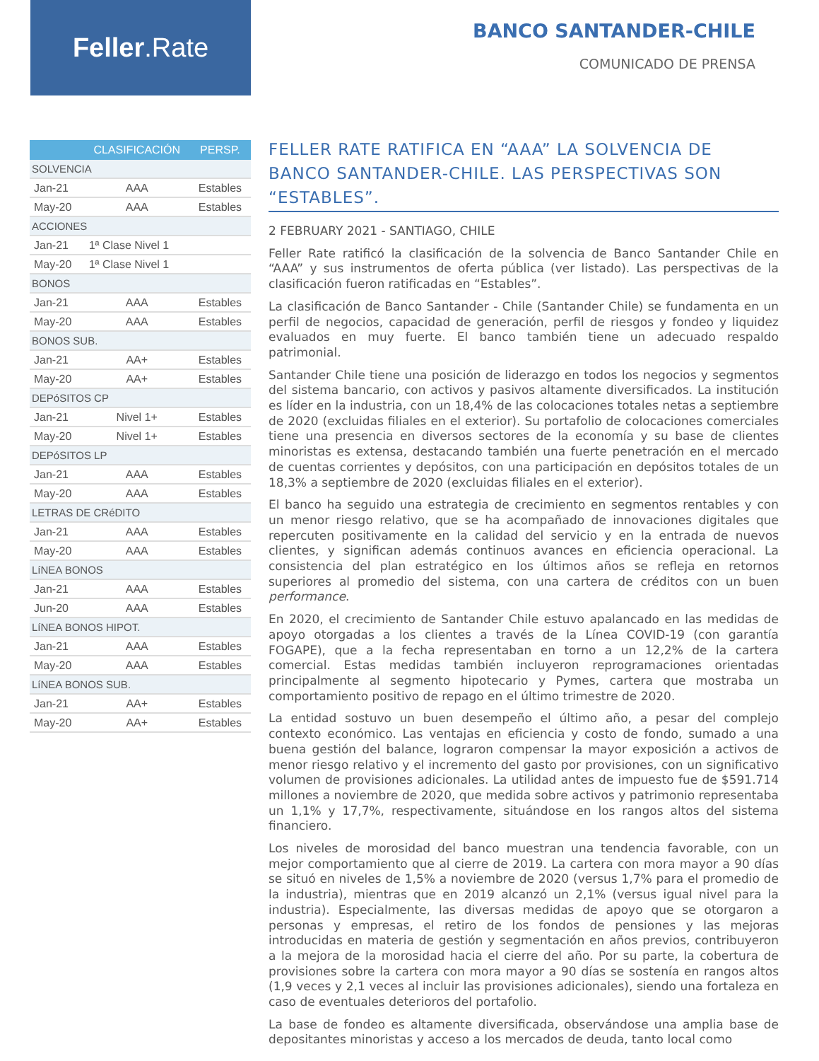Feller.Rate
BANCO SANTANDER-CHILE
COMUNICADO DE PRENSA
| | CLASIFICACIÓN | PERSP. |
| --- | --- | --- |
| SOLVENCIA | | |
| Jan-21 | AAA | Estables |
| May-20 | AAA | Estables |
| ACCIONES | | |
| Jan-21 | 1ª Clase Nivel 1 | |
| May-20 | 1ª Clase Nivel 1 | |
| BONOS | | |
| Jan-21 | AAA | Estables |
| May-20 | AAA | Estables |
| BONOS SUB. | | |
| Jan-21 | AA+ | Estables |
| May-20 | AA+ | Estables |
| DEPóSITOS CP | | |
| Jan-21 | Nivel 1+ | Estables |
| May-20 | Nivel 1+ | Estables |
| DEPóSITOS LP | | |
| Jan-21 | AAA | Estables |
| May-20 | AAA | Estables |
| LETRAS DE CRéDITO | | |
| Jan-21 | AAA | Estables |
| May-20 | AAA | Estables |
| LíNEA BONOS | | |
| Jan-21 | AAA | Estables |
| Jun-20 | AAA | Estables |
| LíNEA BONOS HIPOT. | | |
| Jan-21 | AAA | Estables |
| May-20 | AAA | Estables |
| LíNEA BONOS SUB. | | |
| Jan-21 | AA+ | Estables |
| May-20 | AA+ | Estables |
FELLER RATE RATIFICA EN “AAA” LA SOLVENCIA DE BANCO SANTANDER-CHILE. LAS PERSPECTIVAS SON “ESTABLES”.
2 FEBRUARY 2021 - SANTIAGO, CHILE
Feller Rate ratificó la clasificación de la solvencia de Banco Santander Chile en “AAA” y sus instrumentos de oferta pública (ver listado). Las perspectivas de la clasificación fueron ratificadas en “Estables”.
La clasificación de Banco Santander - Chile (Santander Chile) se fundamenta en un perfil de negocios, capacidad de generación, perfil de riesgos y fondeo y liquidez evaluados en muy fuerte. El banco también tiene un adecuado respaldo patrimonial.
Santander Chile tiene una posición de liderazgo en todos los negocios y segmentos del sistema bancario, con activos y pasivos altamente diversificados. La institución es líder en la industria, con un 18,4% de las colocaciones totales netas a septiembre de 2020 (excluidas filiales en el exterior). Su portafolio de colocaciones comerciales tiene una presencia en diversos sectores de la economía y su base de clientes minoristas es extensa, destacando también una fuerte penetración en el mercado de cuentas corrientes y depósitos, con una participación en depósitos totales de un 18,3% a septiembre de 2020 (excluidas filiales en el exterior).
El banco ha seguido una estrategia de crecimiento en segmentos rentables y con un menor riesgo relativo, que se ha acompañado de innovaciones digitales que repercuten positivamente en la calidad del servicio y en la entrada de nuevos clientes, y significan además continuos avances en eficiencia operacional. La consistencia del plan estratégico en los últimos años se refleja en retornos superiores al promedio del sistema, con una cartera de créditos con un buen performance.
En 2020, el crecimiento de Santander Chile estuvo apalancado en las medidas de apoyo otorgadas a los clientes a través de la Línea COVID-19 (con garantía FOGAPE), que a la fecha representaban en torno a un 12,2% de la cartera comercial. Estas medidas también incluyeron reprogramaciones orientadas principalmente al segmento hipotecario y Pymes, cartera que mostraba un comportamiento positivo de repago en el último trimestre de 2020.
La entidad sostuvo un buen desempeño el último año, a pesar del complejo contexto económico. Las ventajas en eficiencia y costo de fondo, sumado a una buena gestión del balance, lograron compensar la mayor exposición a activos de menor riesgo relativo y el incremento del gasto por provisiones, con un significativo volumen de provisiones adicionales. La utilidad antes de impuesto fue de $591.714 millones a noviembre de 2020, que medida sobre activos y patrimonio representaba un 1,1% y 17,7%, respectivamente, situándose en los rangos altos del sistema financiero.
Los niveles de morosidad del banco muestran una tendencia favorable, con un mejor comportamiento que al cierre de 2019. La cartera con mora mayor a 90 días se situó en niveles de 1,5% a noviembre de 2020 (versus 1,7% para el promedio de la industria), mientras que en 2019 alcanzó un 2,1% (versus igual nivel para la industria). Especialmente, las diversas medidas de apoyo que se otorgaron a personas y empresas, el retiro de los fondos de pensiones y las mejoras introducidas en materia de gestión y segmentación en años previos, contribuyeron a la mejora de la morosidad hacia el cierre del año. Por su parte, la cobertura de provisiones sobre la cartera con mora mayor a 90 días se sostenía en rangos altos (1,9 veces y 2,1 veces al incluir las provisiones adicionales), siendo una fortaleza en caso de eventuales deterioros del portafolio.
La base de fondeo es altamente diversificada, observándose una amplia base de depositantes minoristas y acceso a los mercados de deuda, tanto local como